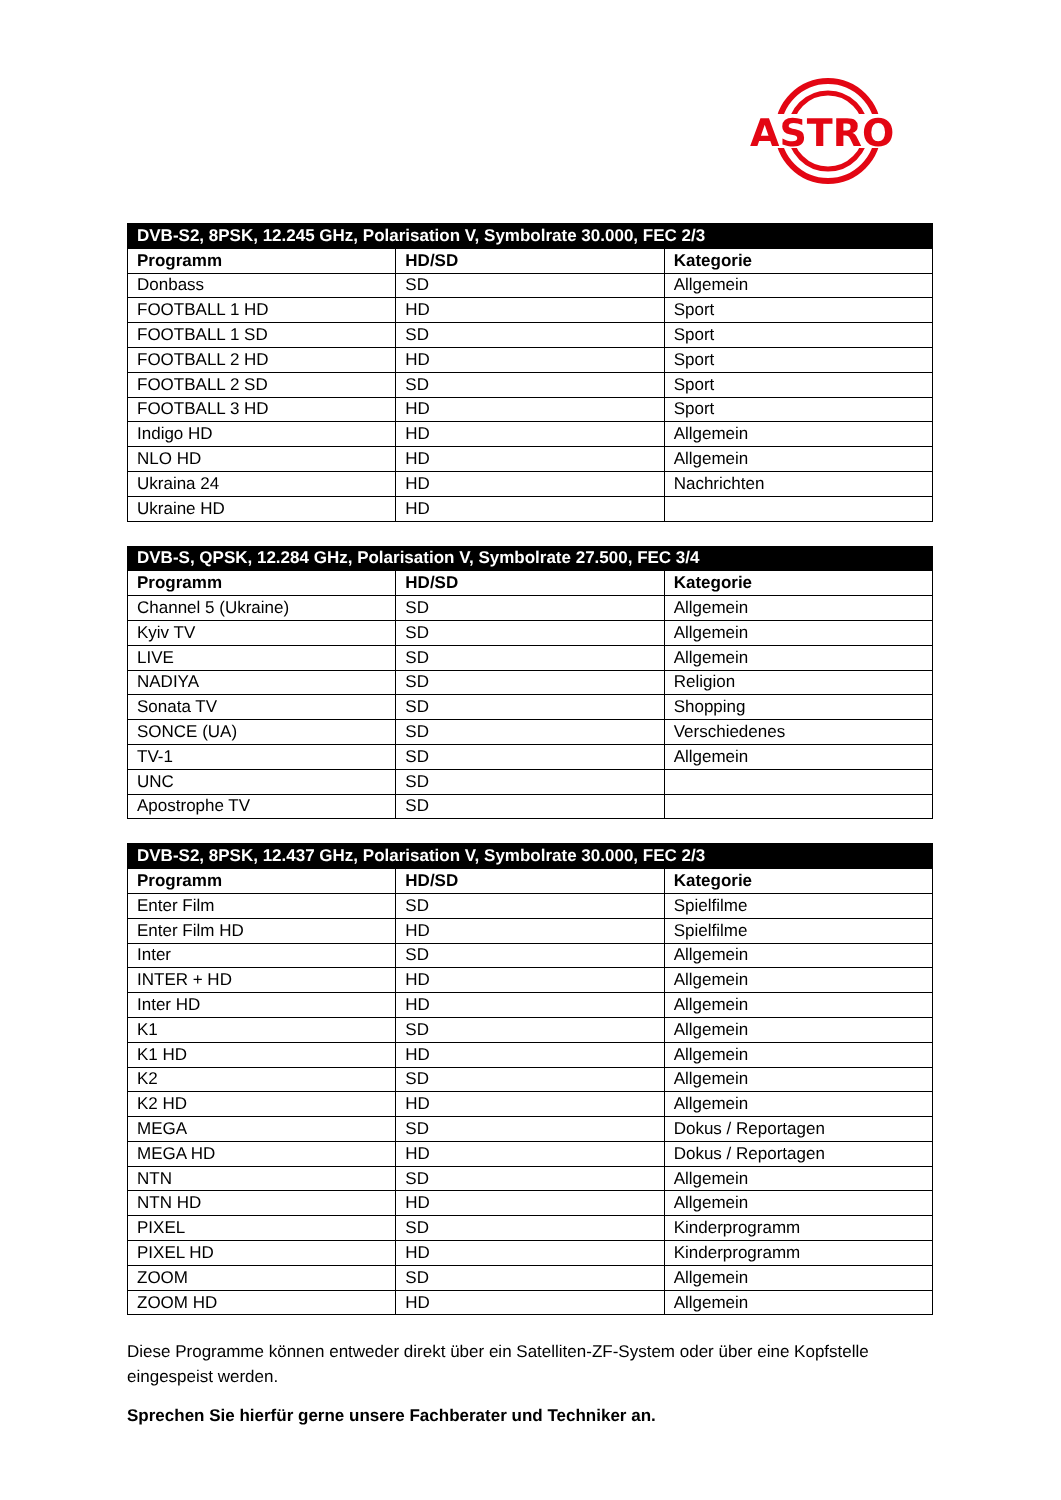ASTRO
| DVB-S2, 8PSK, 12.245 GHz, Polarisation V, Symbolrate 30.000, FEC 2/3 | | |
| --- | --- | --- |
| Programm | HD/SD | Kategorie |
| Donbass | SD | Allgemein |
| FOOTBALL 1 HD | HD | Sport |
| FOOTBALL 1 SD | SD | Sport |
| FOOTBALL 2 HD | HD | Sport |
| FOOTBALL 2 SD | SD | Sport |
| FOOTBALL 3 HD | HD | Sport |
| Indigo HD | HD | Allgemein |
| NLO HD | HD | Allgemein |
| Ukraina 24 | HD | Nachrichten |
| Ukraine HD | HD | |
| DVB-S, QPSK, 12.284 GHz, Polarisation V, Symbolrate 27.500, FEC 3/4 | | |
| --- | --- | --- |
| Programm | HD/SD | Kategorie |
| Channel 5 (Ukraine) | SD | Allgemein |
| Kyiv TV | SD | Allgemein |
| LIVE | SD | Allgemein |
| NADIYA | SD | Religion |
| Sonata TV | SD | Shopping |
| SONCE (UA) | SD | Verschiedenes |
| TV-1 | SD | Allgemein |
| UNC | SD | |
| Apostrophe TV | SD | |
| DVB-S2, 8PSK, 12.437 GHz, Polarisation V, Symbolrate 30.000, FEC 2/3 | | |
| --- | --- | --- |
| Programm | HD/SD | Kategorie |
| Enter Film | SD | Spielfilme |
| Enter Film HD | HD | Spielfilme |
| Inter | SD | Allgemein |
| INTER + HD | HD | Allgemein |
| Inter HD | HD | Allgemein |
| K1 | SD | Allgemein |
| K1 HD | HD | Allgemein |
| K2 | SD | Allgemein |
| K2 HD | HD | Allgemein |
| MEGA | SD | Dokus / Reportagen |
| MEGA HD | HD | Dokus / Reportagen |
| NTN | SD | Allgemein |
| NTN HD | HD | Allgemein |
| PIXEL | SD | Kinderprogramm |
| PIXEL HD | HD | Kinderprogramm |
| ZOOM | SD | Allgemein |
| ZOOM HD | HD | Allgemein |
Diese Programme können entweder direkt über ein Satelliten-ZF-System oder über eine Kopfstelle eingespeist werden.
Sprechen Sie hierfür gerne unsere Fachberater und Techniker an.